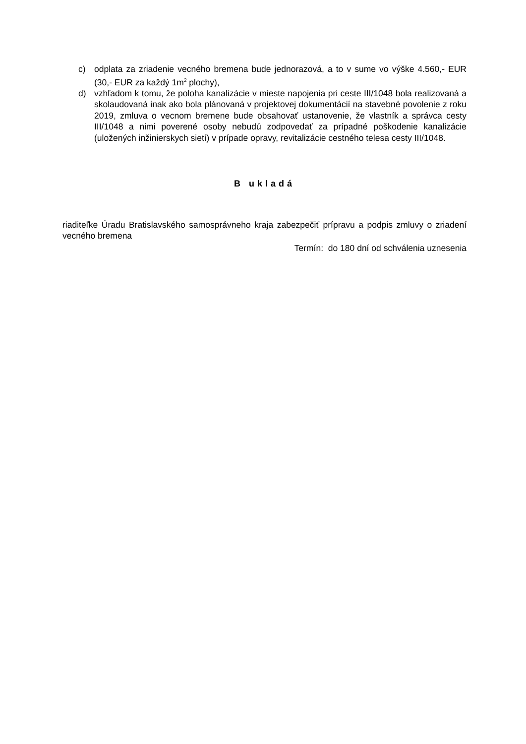c) odplata za zriadenie vecného bremena bude jednorazová, a to v sume vo výške 4.560,- EUR (30,- EUR za každý 1m<sup>2</sup> plochy),
d) vzhľadom k tomu, že poloha kanalizácie v mieste napojenia pri ceste III/1048 bola realizovaná a skolaudovaná inak ako bola plánovaná v projektovej dokumentácií na stavebné povolenie z roku 2019, zmluva o vecnom bremene bude obsahovať ustanovenie, že vlastník a správca cesty III/1048 a nimi poverené osoby nebudú zodpovedať za prípadné poškodenie kanalizácie (uložených inžinierskych sietí) v prípade opravy, revitalizácie cestného telesa cesty III/1048.
B ukladá
riaditeľke Úradu Bratislavského samosprávneho kraja zabezpečiť prípravu a podpis zmluvy o zriadení vecného bremena
Termín: do 180 dní od schválenia uznesenia